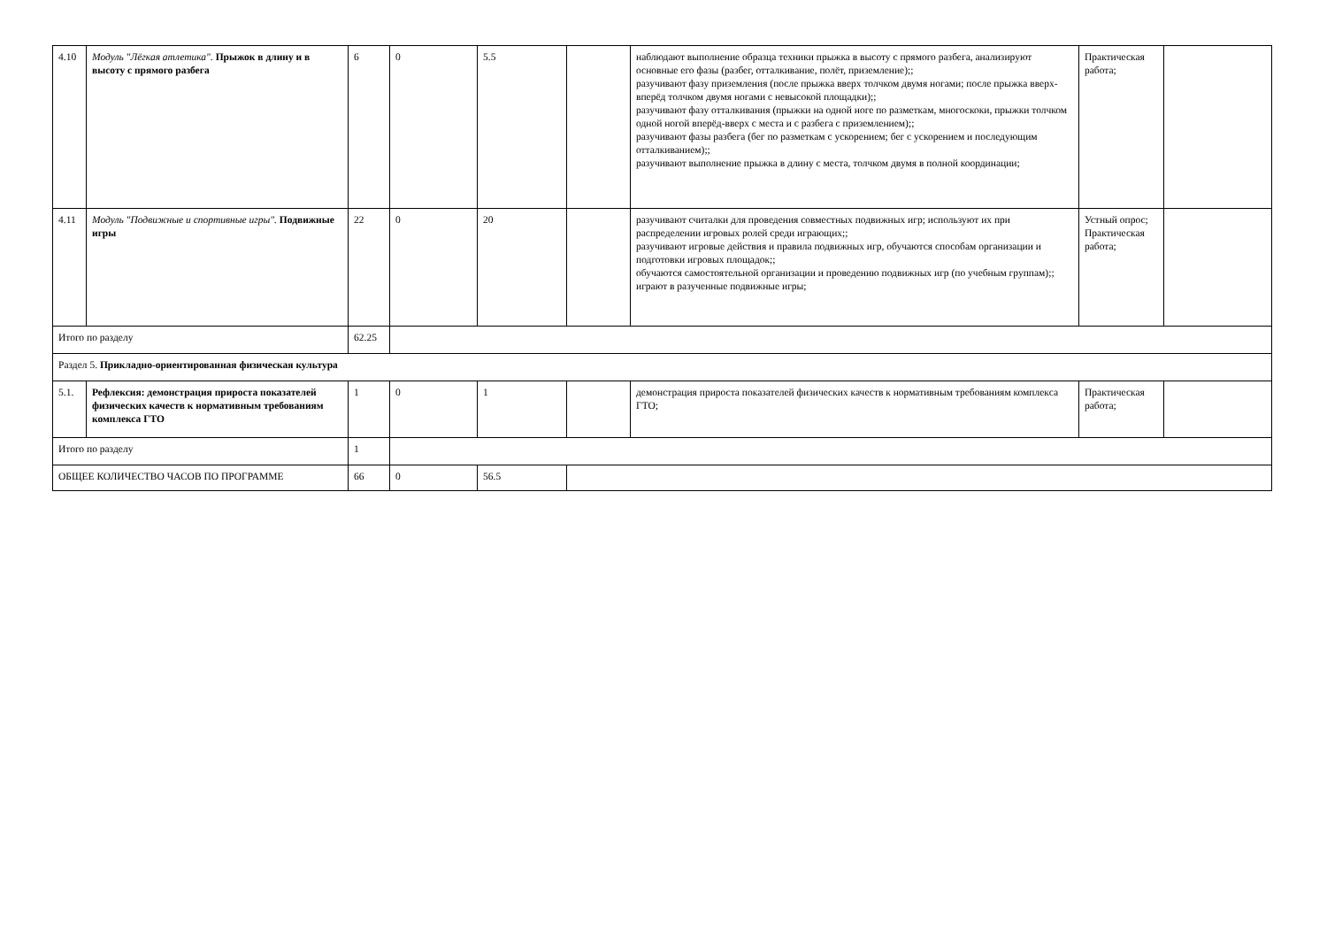| 4.10 | Модуль "Лёгкая атлетика". Прыжок в длину и в высоту с прямого разбега | 6 | 0 | 5.5 | | наблюдают выполнение образца техники прыжка в высоту с прямого разбега, анализируют основные его фазы (разбег, отталкивание, полёт, приземление);; разучивают фазу приземления (после прыжка вверх толчком двумя ногами; после прыжка вверх-вперёд толчком двумя ногами с невысокой площадки);; разучивают фазу отталкивания (прыжки на одной ноге по разметкам, многоскоки, прыжки толчком одной ногой вперёд-вверх с места и с разбега с приземлением);; разучивают фазы разбега (бег по разметкам с ускорением; бег с ускорением и последующим отталкиванием);; разучивают выполнение прыжка в длину с места, толчком двумя в полной координации; | Практическая работа; | |
| 4.11 | Модуль "Подвижные и спортивные игры". Подвижные игры | 22 | 0 | 20 | | разучивают считалки для проведения совместных подвижных игр; используют их при распределении игровых ролей среди играющих;; разучивают игровые действия и правила подвижных игр, обучаются способам организации и подготовки игровых площадок;; обучаются самостоятельной организации и проведению подвижных игр (по учебным группам);; играют в разученные подвижные игры; | Устный опрос; Практическая работа; | |
| Итого по разделу | | 62.25 | | | | | | |
| Раздел 5. Прикладно-ориентированная физическая культура | | | | | | | | |
| 5.1. | Рефлексия: демонстрация прироста показателей физических качеств к нормативным требованиям комплекса ГТО | 1 | 0 | 1 | | демонстрация прироста показателей физических качеств к нормативным требованиям комплекса ГТО; | Практическая работа; | |
| Итого по разделу | | 1 | | | | | | |
| ОБЩЕЕ КОЛИЧЕСТВО ЧАСОВ ПО ПРОГРАММЕ | | 66 | 0 | 56.5 | | | | |